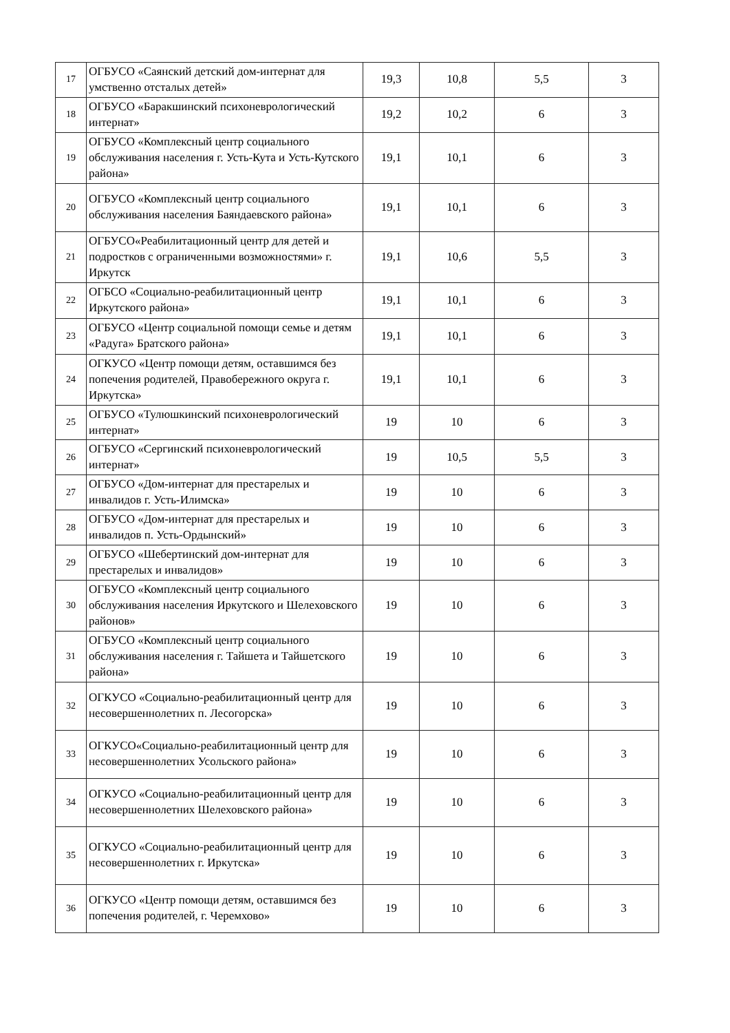| 17 | ОГБУСО «Саянский детский дом-интернат для умственно отсталых детей» | 19,3 | 10,8 | 5,5 | 3 |
| 18 | ОГБУСО «Баракшинский психоневрологический интернат» | 19,2 | 10,2 | 6 | 3 |
| 19 | ОГБУСО «Комплексный центр социального обслуживания населения г. Усть-Кута и Усть-Кутского района» | 19,1 | 10,1 | 6 | 3 |
| 20 | ОГБУСО «Комплексный центр социального обслуживания населения Баяндаевского района» | 19,1 | 10,1 | 6 | 3 |
| 21 | ОГБУСО«Реабилитационный центр для детей и подростков с ограниченными возможностями» г. Иркутск | 19,1 | 10,6 | 5,5 | 3 |
| 22 | ОГБСО «Социально-реабилитационный центр Иркутского района» | 19,1 | 10,1 | 6 | 3 |
| 23 | ОГБУСО «Центр социальной помощи семье и детям «Радуга» Братского района» | 19,1 | 10,1 | 6 | 3 |
| 24 | ОГКУСО «Центр помощи детям, оставшимся без попечения родителей, Правобережного округа г. Иркутска» | 19,1 | 10,1 | 6 | 3 |
| 25 | ОГБУСО «Тулюшкинский психоневрологический интернат» | 19 | 10 | 6 | 3 |
| 26 | ОГБУСО «Сергинский психоневрологический интернат» | 19 | 10,5 | 5,5 | 3 |
| 27 | ОГБУСО «Дом-интернат для престарелых и инвалидов г. Усть-Илимска» | 19 | 10 | 6 | 3 |
| 28 | ОГБУСО «Дом-интернат для престарелых и инвалидов п. Усть-Ордынский» | 19 | 10 | 6 | 3 |
| 29 | ОГБУСО «Шебертинский дом-интернат для престарелых и инвалидов» | 19 | 10 | 6 | 3 |
| 30 | ОГБУСО «Комплексный центр социального обслуживания населения Иркутского и Шелеховского районов» | 19 | 10 | 6 | 3 |
| 31 | ОГБУСО «Комплексный центр социального обслуживания населения г. Тайшета и Тайшетского района» | 19 | 10 | 6 | 3 |
| 32 | ОГКУСО «Социально-реабилитационный центр для несовершеннолетних п. Лесогорска» | 19 | 10 | 6 | 3 |
| 33 | ОГКУСО«Социально-реабилитационный центр для несовершеннолетних Усольского района» | 19 | 10 | 6 | 3 |
| 34 | ОГКУСО «Социально-реабилитационный центр для несовершеннолетних Шелеховского района» | 19 | 10 | 6 | 3 |
| 35 | ОГКУСО «Социально-реабилитационный центр для несовершеннолетних г. Иркутска» | 19 | 10 | 6 | 3 |
| 36 | ОГКУСО «Центр помощи детям, оставшимся без попечения родителей, г. Черемхово» | 19 | 10 | 6 | 3 |